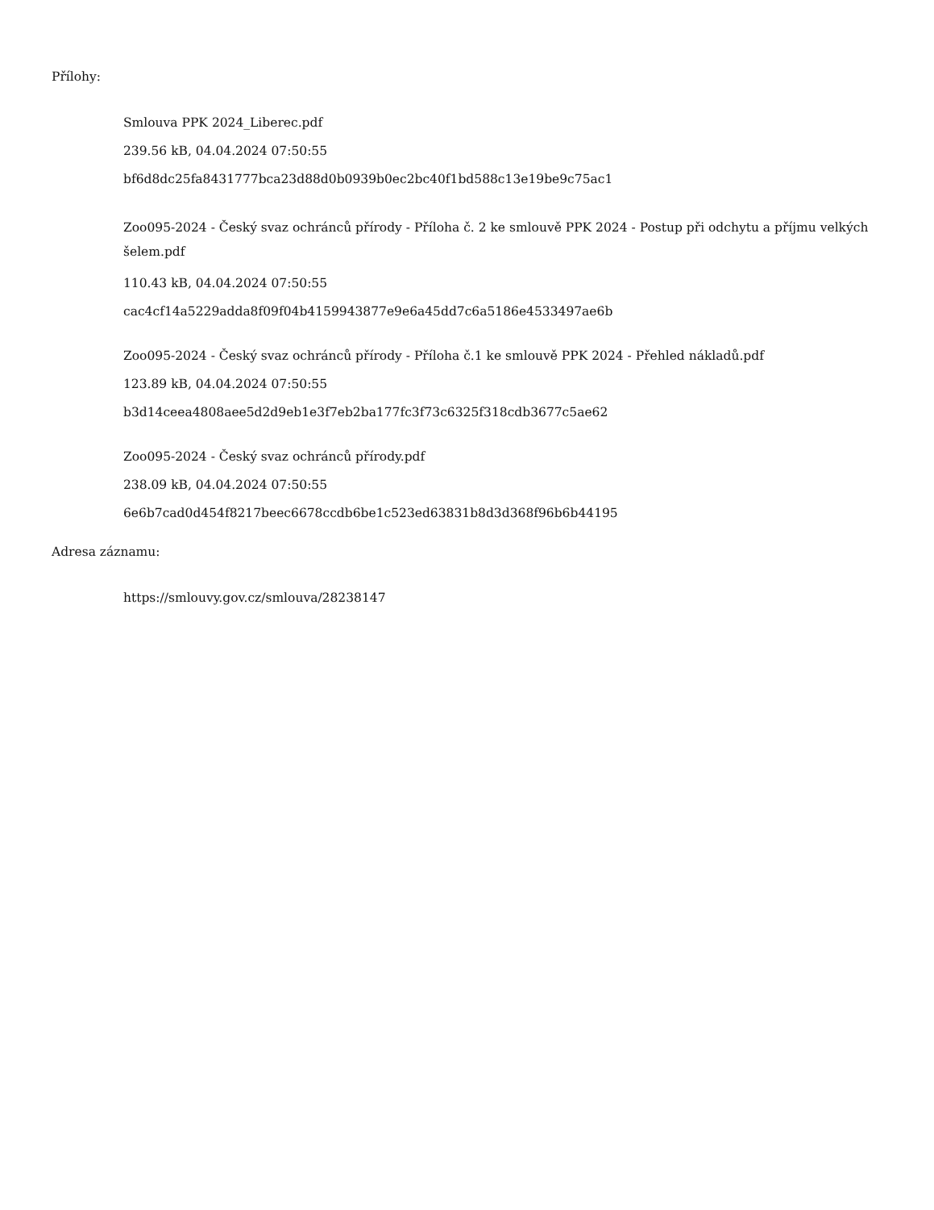Přílohy:
Smlouva PPK 2024_Liberec.pdf
239.56 kB, 04.04.2024 07:50:55
bf6d8dc25fa8431777bca23d88d0b0939b0ec2bc40f1bd588c13e19be9c75ac1
Zoo095-2024 - Český svaz ochránců přírody - Příloha č. 2 ke smlouvě PPK 2024 - Postup při odchytu a příjmu velkých šelem.pdf
110.43 kB, 04.04.2024 07:50:55
cac4cf14a5229adda8f09f04b4159943877e9e6a45dd7c6a5186e4533497ae6b
Zoo095-2024 - Český svaz ochránců přírody - Příloha č.1 ke smlouvě PPK 2024 - Přehled nákladů.pdf
123.89 kB, 04.04.2024 07:50:55
b3d14ceea4808aee5d2d9eb1e3f7eb2ba177fc3f73c6325f318cdb3677c5ae62
Zoo095-2024 - Český svaz ochránců přírody.pdf
238.09 kB, 04.04.2024 07:50:55
6e6b7cad0d454f8217beec6678ccdb6be1c523ed63831b8d3d368f96b6b44195
Adresa záznamu:
https://smlouvy.gov.cz/smlouva/28238147